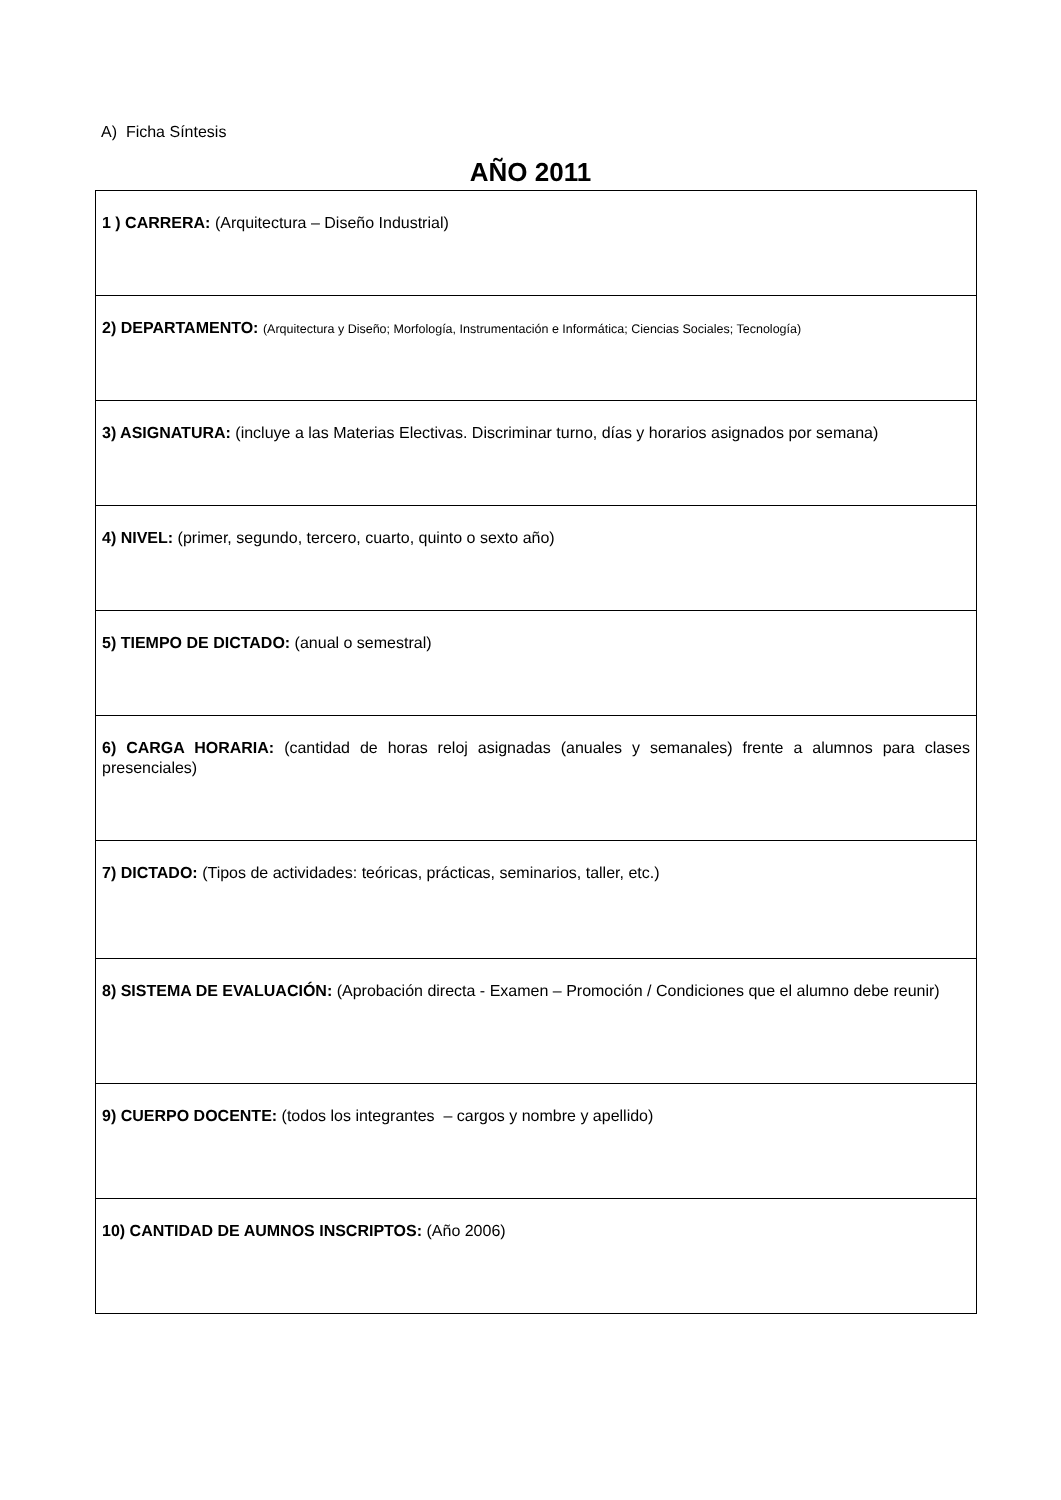A) Ficha Síntesis
AÑO 2011
| 1 ) CARRERA: (Arquitectura – Diseño Industrial) |
| 2) DEPARTAMENTO: (Arquitectura y Diseño; Morfología, Instrumentación e Informática; Ciencias Sociales; Tecnología) |
| 3) ASIGNATURA: (incluye a las Materias Electivas. Discriminar turno, días y horarios asignados por semana) |
| 4) NIVEL: (primer, segundo, tercero, cuarto, quinto o sexto año) |
| 5) TIEMPO DE DICTADO: (anual o semestral) |
| 6) CARGA HORARIA: (cantidad de horas reloj asignadas (anuales y semanales) frente a alumnos para clases presenciales) |
| 7) DICTADO: (Tipos de actividades: teóricas, prácticas, seminarios, taller, etc.) |
| 8) SISTEMA DE EVALUACIÓN: (Aprobación directa - Examen – Promoción / Condiciones que el alumno debe reunir) |
| 9) CUERPO DOCENTE: (todos los integrantes – cargos y nombre y apellido) |
| 10) CANTIDAD DE AUMNOS INSCRIPTOS: (Año 2006) |